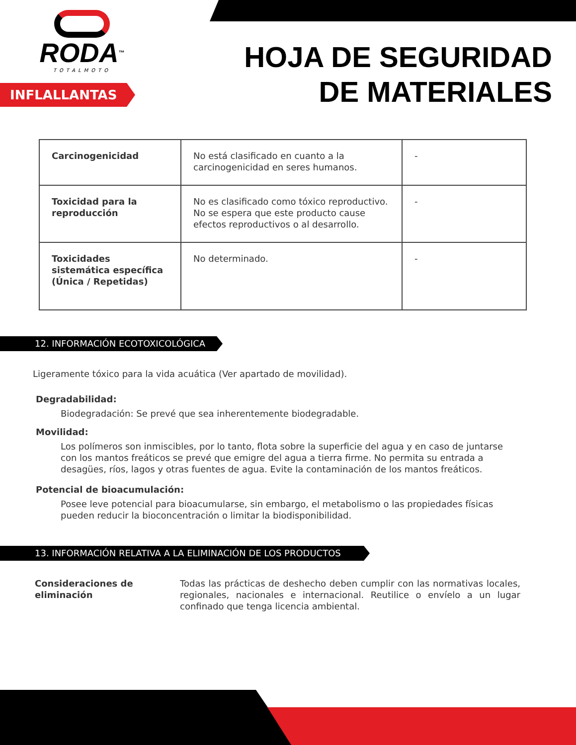RODA™
TOTALMOTO
INFLALLANTAS
HOJA DE SEGURIDAD
DE MATERIALES
| Carcinogenicidad | No está clasificado en cuanto a la carcinogenicidad en seres humanos. | - |
| Toxicidad para la reproducción | No es clasificado como tóxico reproductivo. No se espera que este producto cause efectos reproductivos o al desarrollo. | - |
| Toxicidades sistemática específica (Única / Repetidas) | No determinado. | - |
12. INFORMACIÓN ECOTOXICOLÓGICA
Ligeramente tóxico para la vida acuática (Ver apartado de movilidad).
Degradabilidad:
Biodegradación: Se prevé que sea inherentemente biodegradable.
Movilidad:
Los polímeros son inmiscibles, por lo tanto, flota sobre la superficie del agua y en caso de juntarse con los mantos freáticos se prevé que emigre del agua a tierra firme. No permita su entrada a desagües, ríos, lagos y otras fuentes de agua. Evite la contaminación de los mantos freáticos.
Potencial de bioacumulación:
Posee leve potencial para bioacumularse, sin embargo, el metabolismo o las propiedades físicas pueden reducir la bioconcentración o limitar la biodisponibilidad.
13. INFORMACIÓN RELATIVA A LA ELIMINACIÓN DE LOS PRODUCTOS
Consideraciones de eliminación
Todas las prácticas de deshecho deben cumplir con las normativas locales, regionales, nacionales e internacional. Reutilice o envíelo a un lugar confinado que tenga licencia ambiental.